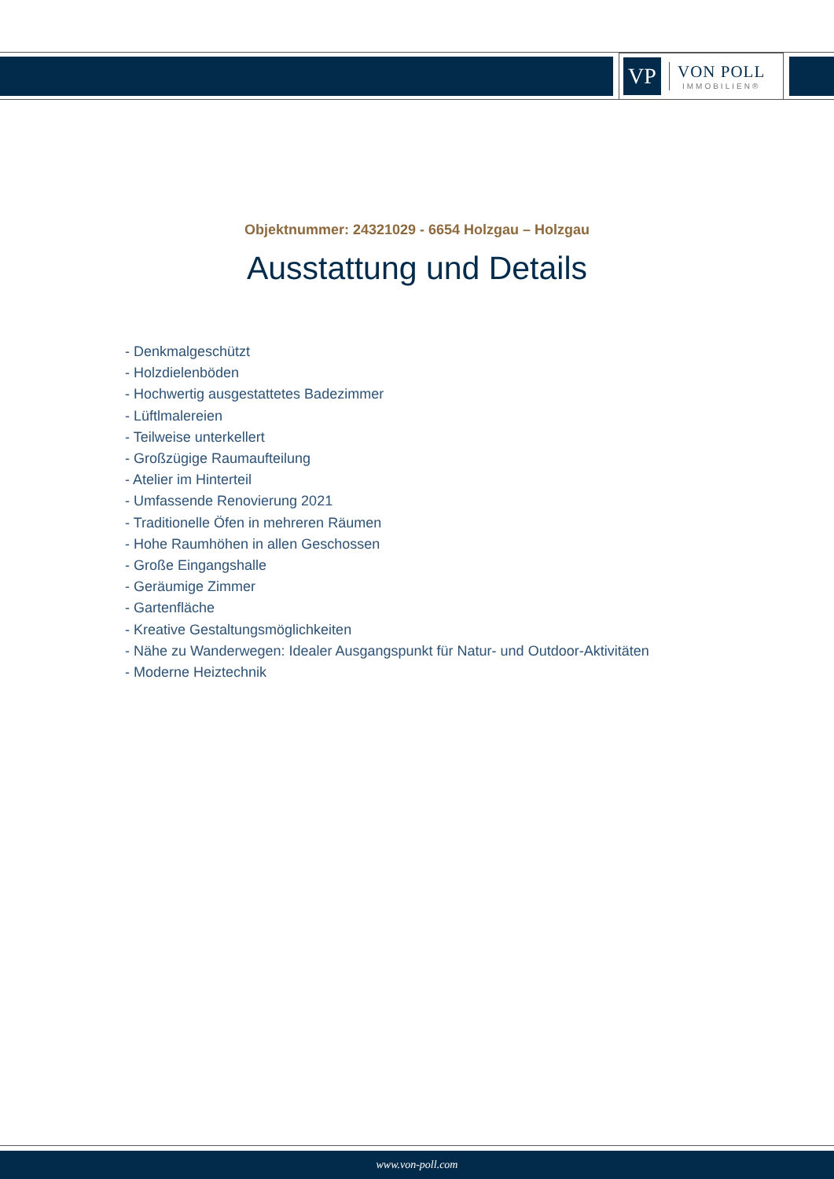VP
VON POLL
IMMOBILIEN®
Objektnummer: 24321029 - 6654 Holzgau – Holzgau
Ausstattung und Details
- Denkmalgeschützt
- Holzdielenböden
- Hochwertig ausgestattetes Badezimmer
- Lüftlmalereien
- Teilweise unterkellert
- Großzügige Raumaufteilung
- Atelier im Hinterteil
- Umfassende Renovierung 2021
- Traditionelle Öfen in mehreren Räumen
- Hohe Raumhöhen in allen Geschossen
- Große Eingangshalle
- Geräumige Zimmer
- Gartenfläche
- Kreative Gestaltungsmöglichkeiten
- Nähe zu Wanderwegen: Idealer Ausgangspunkt für Natur- und Outdoor-Aktivitäten
- Moderne Heiztechnik
www.von-poll.com